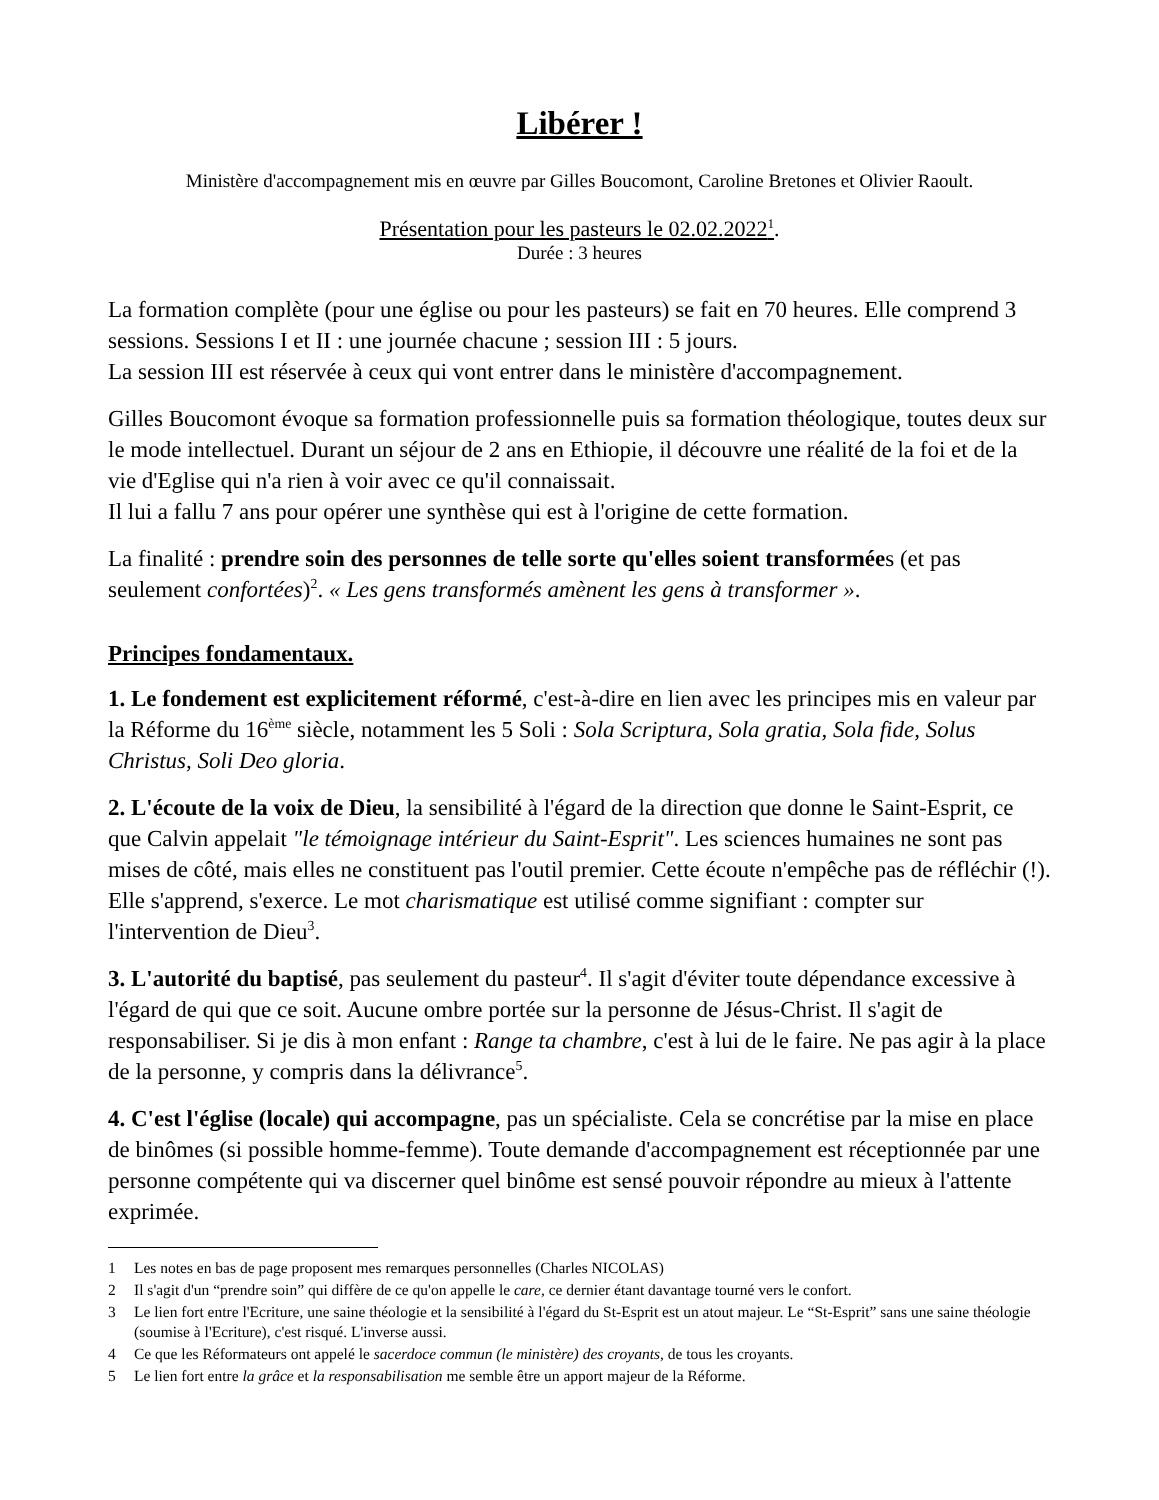Libérer !
Ministère d'accompagnement mis en œuvre par Gilles Boucomont, Caroline Bretones et Olivier Raoult.
Présentation pour les pasteurs le 02.02.2022<sup>1</sup>.
Durée : 3 heures
La formation complète (pour une église ou pour les pasteurs) se fait en 70 heures. Elle comprend 3 sessions. Sessions I et II : une journée chacune ; session III : 5 jours.
La session III est réservée à ceux qui vont entrer dans le ministère d'accompagnement.
Gilles Boucomont évoque sa formation professionnelle puis sa formation théologique, toutes deux sur le mode intellectuel. Durant un séjour de 2 ans en Ethiopie, il découvre une réalité de la foi et de la vie d'Eglise qui n'a rien à voir avec ce qu'il connaissait.
Il lui a fallu 7 ans pour opérer une synthèse qui est à l'origine de cette formation.
La finalité : prendre soin des personnes de telle sorte qu'elles soient transformées (et pas seulement confortées)<sup>2</sup>. « Les gens transformés amènent les gens à transformer ».
Principes fondamentaux.
1. Le fondement est explicitement réformé, c'est-à-dire en lien avec les principes mis en valeur par la Réforme du 16<sup>ème</sup> siècle, notamment les 5 Soli : Sola Scriptura, Sola gratia, Sola fide, Solus Christus, Soli Deo gloria.
2. L'écoute de la voix de Dieu, la sensibilité à l'égard de la direction que donne le Saint-Esprit, ce que Calvin appelait "le témoignage intérieur du Saint-Esprit". Les sciences humaines ne sont pas mises de côté, mais elles ne constituent pas l'outil premier. Cette écoute n'empêche pas de réfléchir (!). Elle s'apprend, s'exerce. Le mot charismatique est utilisé comme signifiant : compter sur l'intervention de Dieu<sup>3</sup>.
3. L'autorité du baptisé, pas seulement du pasteur<sup>4</sup>. Il s'agit d'éviter toute dépendance excessive à l'égard de qui que ce soit. Aucune ombre portée sur la personne de Jésus-Christ. Il s'agit de responsabiliser. Si je dis à mon enfant : Range ta chambre, c'est à lui de le faire. Ne pas agir à la place de la personne, y compris dans la délivrance<sup>5</sup>.
4. C'est l'église (locale) qui accompagne, pas un spécialiste. Cela se concrétise par la mise en place de binômes (si possible homme-femme). Toute demande d'accompagnement est réceptionnée par une personne compétente qui va discerner quel binôme est sensé pouvoir répondre au mieux à l'attente exprimée.
1 Les notes en bas de page proposent mes remarques personnelles (Charles NICOLAS)
2 Il s'agit d'un “prendre soin” qui diffère de ce qu'on appelle le care, ce dernier étant davantage tourné vers le confort.
3 Le lien fort entre l'Ecriture, une saine théologie et la sensibilité à l'égard du St-Esprit est un atout majeur. Le “St-Esprit” sans une saine théologie (soumise à l'Ecriture), c'est risqué. L'inverse aussi.
4 Ce que les Réformateurs ont appelé le sacerdoce commun (le ministère) des croyants, de tous les croyants.
5 Le lien fort entre la grâce et la responsabilisation me semble être un apport majeur de la Réforme.